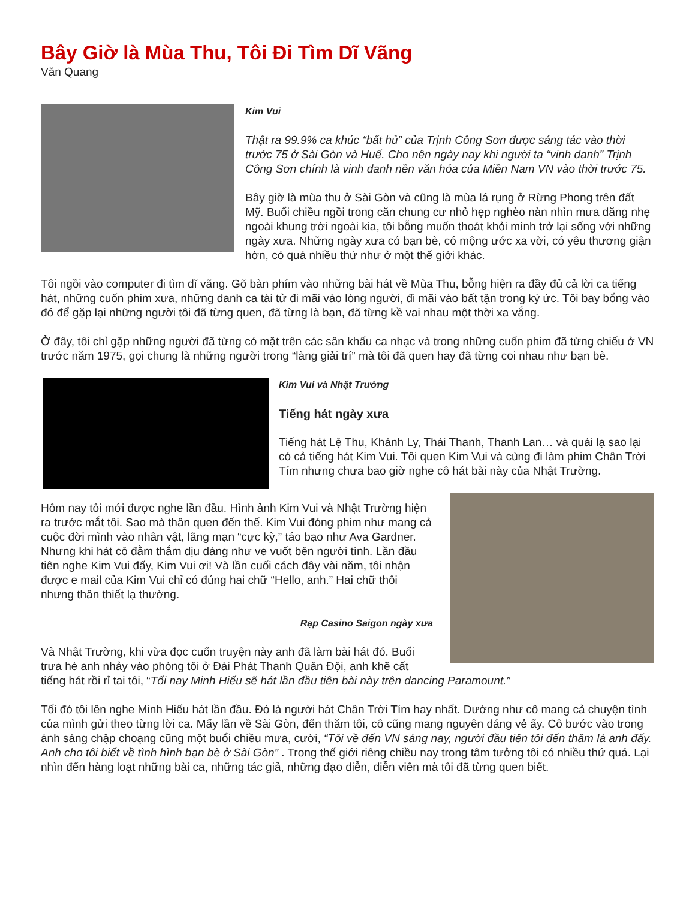Bây Giờ là Mùa Thu, Tôi Đi Tìm Dĩ Vãng
Văn Quang
Kim Vui
Thật ra 99.9% ca khúc “bất hủ” của Trịnh Công Sơn được sáng tác vào thời trước 75 ở Sài Gòn và Huế. Cho nên ngày nay khi người ta “vinh danh” Trịnh Công Sơn chính là vinh danh nền văn hóa của Miền Nam VN vào thời trước 75.
Bây giờ là mùa thu ở Sài Gòn và cũng là mùa lá rụng ở Rừng Phong trên đất Mỹ. Buổi chiều ngồi trong căn chung cư nhỏ hẹp nghèo nàn nhìn mưa dăng nhẹ ngoài khung trời ngoài kia, tôi bỗng muốn thoát khỏi mình trở lại sống với những ngày xưa. Những ngày xưa có bạn bè, có mộng ước xa vời, có yêu thương giận hờn, có quá nhiều thứ như ở một thế giới khác.
Tôi ngồi vào computer đi tìm dĩ vãng. Gõ bàn phím vào những bài hát về Mùa Thu, bỗng hiện ra đầy đủ cả lời ca tiếng hát, những cuốn phim xưa, những danh ca tài tử đi mãi vào lòng người, đi mãi vào bất tận trong ký ức. Tôi bay bổng vào đó để gặp lại những người tôi đã từng quen, đã từng là bạn, đã từng kề vai nhau một thời xa vắng.
Ở đây, tôi chỉ gặp những người đã từng có mặt trên các sân khấu ca nhạc và trong những cuốn phim đã từng chiếu ở VN trước năm 1975, gọi chung là những người trong “làng giải trí” mà tôi đã quen hay đã từng coi nhau như bạn bè.
Kim Vui và Nhật Trường
Tiếng hát ngày xưa
Tiếng hát Lệ Thu, Khánh Ly, Thái Thanh, Thanh Lan… và quái lạ sao lại có cả tiếng hát Kim Vui. Tôi quen Kim Vui và cùng đi làm phim Chân Trời Tím nhưng chưa bao giờ nghe cô hát bài này của Nhật Trường.
Hôm nay tôi mới được nghe lần đầu. Hình ảnh Kim Vui và Nhật Trường hiện ra trước mắt tôi. Sao mà thân quen đến thế. Kim Vui đóng phim như mang cả cuộc đời mình vào nhân vật, lãng mạn “cực kỳ,” táo bạo như Ava Gardner. Nhưng khi hát cô đằm thắm dịu dàng như ve vuốt bên người tình. Lần đầu tiên nghe Kim Vui đấy, Kim Vui ơi! Và lần cuối cách đây vài năm, tôi nhận được e mail của Kim Vui chỉ có đúng hai chữ “Hello, anh.” Hai chữ thôi nhưng thân thiết lạ thường.
Rạp Casino Saigon ngày xưa
Và Nhật Trường, khi vừa đọc cuốn truyện này anh đã làm bài hát đó. Buổi trưa hè anh nhảy vào phòng tôi ở Đài Phát Thanh Quân Đội, anh khẽ cất tiếng hát rồi rỉ tai tôi, “Tối nay Minh Hiếu sẽ hát lần đầu tiên bài này trên dancing Paramount.”
Tối đó tôi lên nghe Minh Hiếu hát lần đầu. Đó là người hát Chân Trời Tím hay nhất. Dường như cô mang cả chuyện tình của mình gửi theo từng lời ca. Mấy lần về Sài Gòn, đến thăm tôi, cô cũng mang nguyên dáng vẻ ấy. Cô bước vào trong ánh sáng chập choạng cũng một buổi chiều mưa, cười, “Tôi về đến VN sáng nay, người đầu tiên tôi đến thăm là anh đấy. Anh cho tôi biết về tình hình bạn bè ở Sài Gòn” . Trong thế giới riêng chiều nay trong tâm tưởng tôi có nhiều thứ quá. Lại nhìn đến hàng loạt những bài ca, những tác giả, những đạo diễn, diễn viên mà tôi đã từng quen biết.